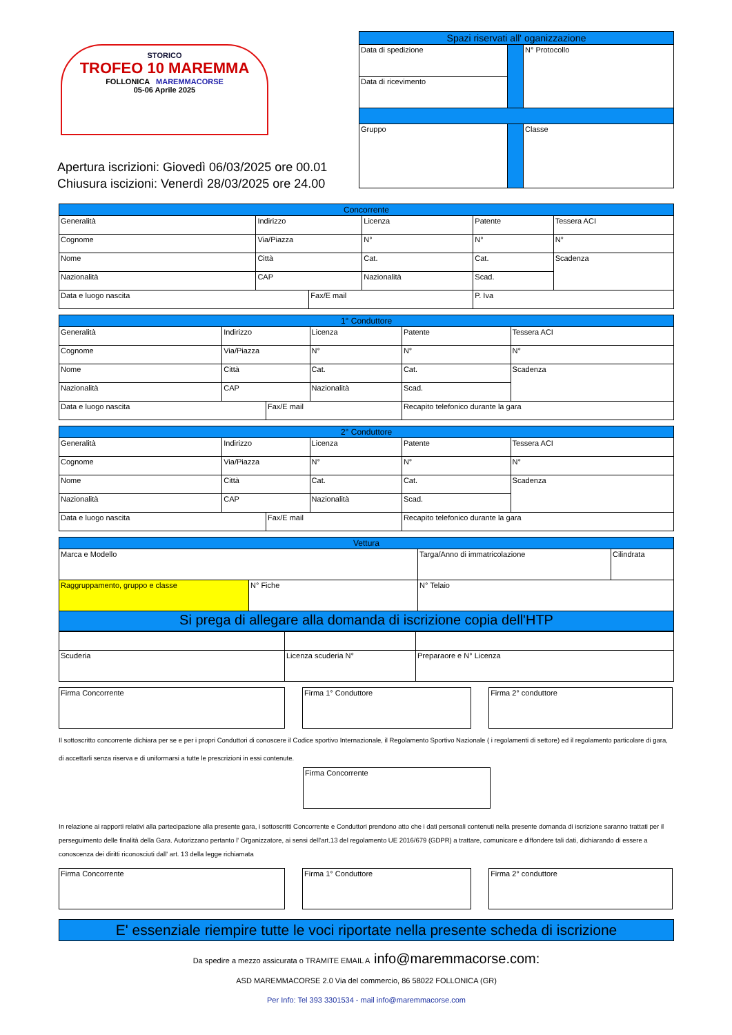STORICO
TROFEO 10 MAREMMA
FOLLONICA MAREMMACORSE
05-06 Aprile 2025
Apertura iscrizioni: Giovedì 06/03/2025 ore 00.01
Chiusura iscizioni: Venerdì 28/03/2025 ore 24.00
| Spazi riservati all' oganizzazione | | |
| Data di spedizione | | N° Protocollo |
| Data di ricevimento | | |
| Gruppo | | Classe |
| Concorrente | | | | | |
| Generalità | Indirizzo | | Licenza | Patente | Tessera ACI |
| Cognome | Via/Piazza | | N° | N° | N° |
| Nome | Città | | Cat. | Cat. | Scadenza |
| Nazionalità | CAP | | Nazionalità | Scad. | |
| Data e luogo nascita | | Fax/E mail | | P. Iva | |
| 1° Conduttore | | | | | |
| Generalità | Indirizzo | | Licenza | Patente | Tessera ACI |
| Cognome | Via/Piazza | | N° | N° | N° |
| Nome | Città | | Cat. | Cat. | Scadenza |
| Nazionalità | CAP | | Nazionalità | Scad. | |
| Data e luogo nascita | | Fax/E mail | | Recapito telefonico durante la gara | |
| 2° Conduttore | | | | | |
| Generalità | Indirizzo | | Licenza | Patente | Tessera ACI |
| Cognome | Via/Piazza | | N° | N° | N° |
| Nome | Città | | Cat. | Cat. | Scadenza |
| Nazionalità | CAP | | Nazionalità | Scad. | |
| Data e luogo nascita | | Fax/E mail | | Recapito telefonico durante la gara | |
| Vettura | | | |
| Marca e Modello | | Targa/Anno di immatricolazione | Cilindrata |
| Raggruppamento, gruppo e classe | N° Fiche | N° Telaio | |
| Si prega di allegare alla domanda di iscrizione copia dell'HTP | | | |
| Scuderia | Licenza scuderia N° | Preparaore e N° Licenza |
Firma Concorrente Firma 1° Conduttore Firma 2° conduttore
Il sottoscritto concorrente dichiara per se e per i propri Conduttori di conoscere il Codice sportivo Internazionale, il Regolamento Sportivo Nazionale ( i regolamenti di settore) ed il regolamento particolare di gara, di accettarli senza riserva e di uniformarsi a tutte le prescrizioni in essi contenute.
Firma Concorrente
In relazione ai rapporti relativi alla partecipazione alla presente gara, i sottoscritti Concorrente e Conduttori prendono atto che i dati personali contenuti nella presente domanda di iscrizione saranno trattati per il perseguimento delle finalità della Gara. Autorizzano pertanto l' Organizzatore, ai sensi dell'art.13 del regolamento UE 2016/679 (GDPR) a trattare, comunicare e diffondere tali dati, dichiarando di essere a conoscenza dei diritti riconosciuti dall' art. 13 della legge richiamata
Firma Concorrente Firma 1° Conduttore Firma 2° conduttore
E' essenziale riempire tutte le voci riportate nella presente scheda di iscrizione
Da spedire a mezzo assicurata o TRAMITE EMAIL A info@maremmacorse.com:
ASD MAREMMACORSE 2.0 Via del commercio, 86 58022 FOLLONICA (GR)
Per Info: Tel 393 3301534 - mail info@maremmacorse.com